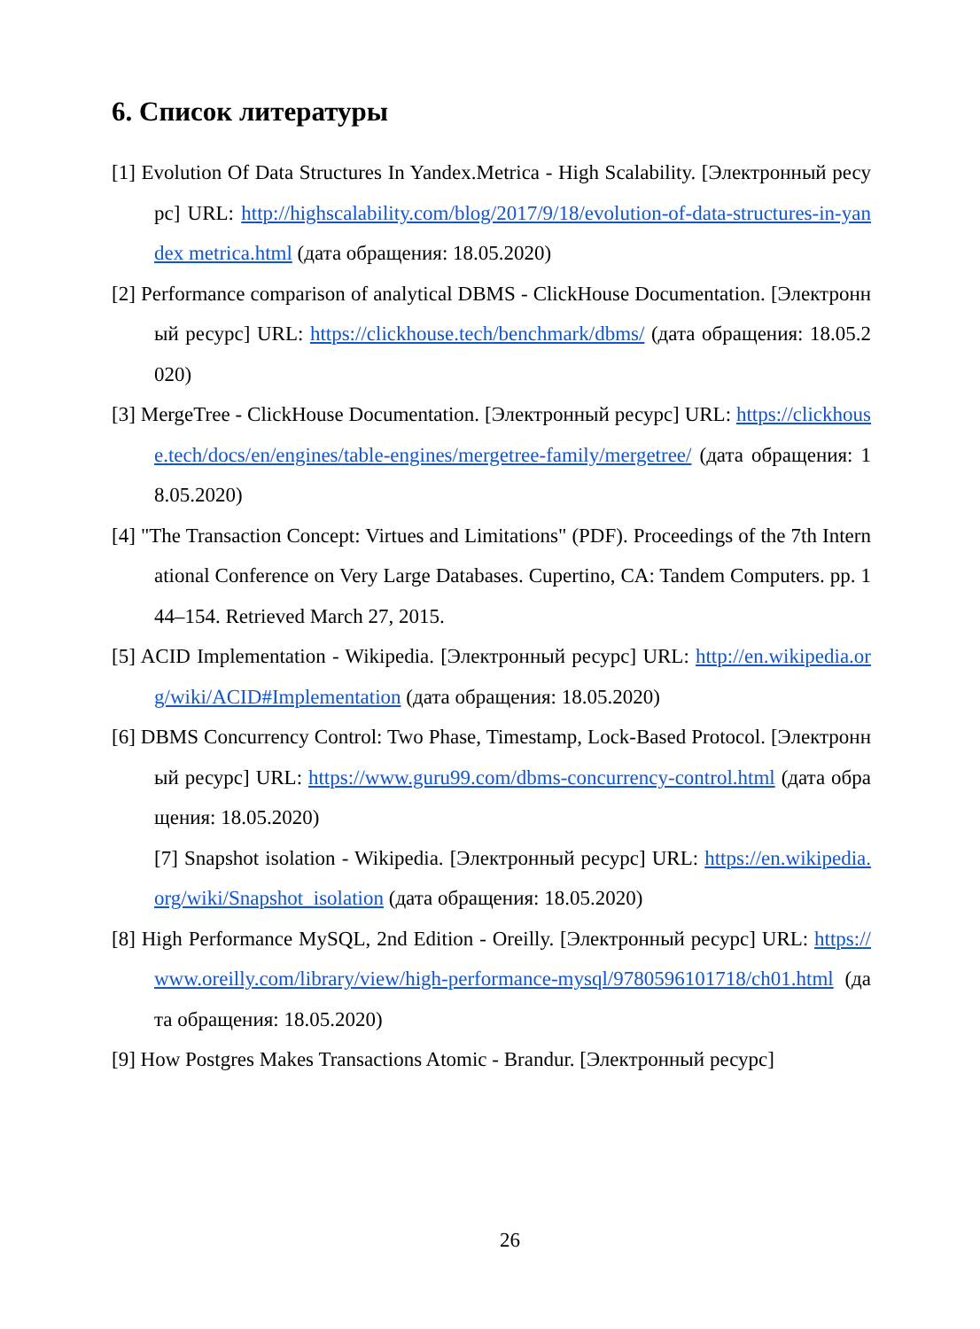6. Список литературы
[1] Evolution Of Data Structures In Yandex.Metrica - High Scalability. [Электронный ресурс] URL: http://highscalability.com/blog/2017/9/18/evolution-of-data-structures-in-yandex metrica.html (дата обращения: 18.05.2020)
[2] Performance comparison of analytical DBMS - ClickHouse Documentation. [Электронный ресурс] URL: https://clickhouse.tech/benchmark/dbms/ (дата обращения: 18.05.2020)
[3] MergeTree - ClickHouse Documentation. [Электронный ресурс] URL: https://clickhouse.tech/docs/en/engines/table-engines/mergetree-family/mergetree/ (дата обращения: 18.05.2020)
[4] "The Transaction Concept: Virtues and Limitations" (PDF). Proceedings of the 7th International Conference on Very Large Databases. Cupertino, CA: Tandem Computers. pp. 144–154. Retrieved March 27, 2015.
[5] ACID Implementation - Wikipedia. [Электронный ресурс] URL: http://en.wikipedia.org/wiki/ACID#Implementation (дата обращения: 18.05.2020)
[6] DBMS Concurrency Control: Two Phase, Timestamp, Lock-Based Protocol. [Электронный ресурс] URL: https://www.guru99.com/dbms-concurrency-control.html (дата обращения: 18.05.2020)
[7] Snapshot isolation - Wikipedia. [Электронный ресурс] URL: https://en.wikipedia.org/wiki/Snapshot_isolation (дата обращения: 18.05.2020)
[8] High Performance MySQL, 2nd Edition - Oreilly. [Электронный ресурс] URL: https://www.oreilly.com/library/view/high-performance-mysql/9780596101718/ch01.html (дата обращения: 18.05.2020)
[9] How Postgres Makes Transactions Atomic - Brandur. [Электронный ресурс]
26